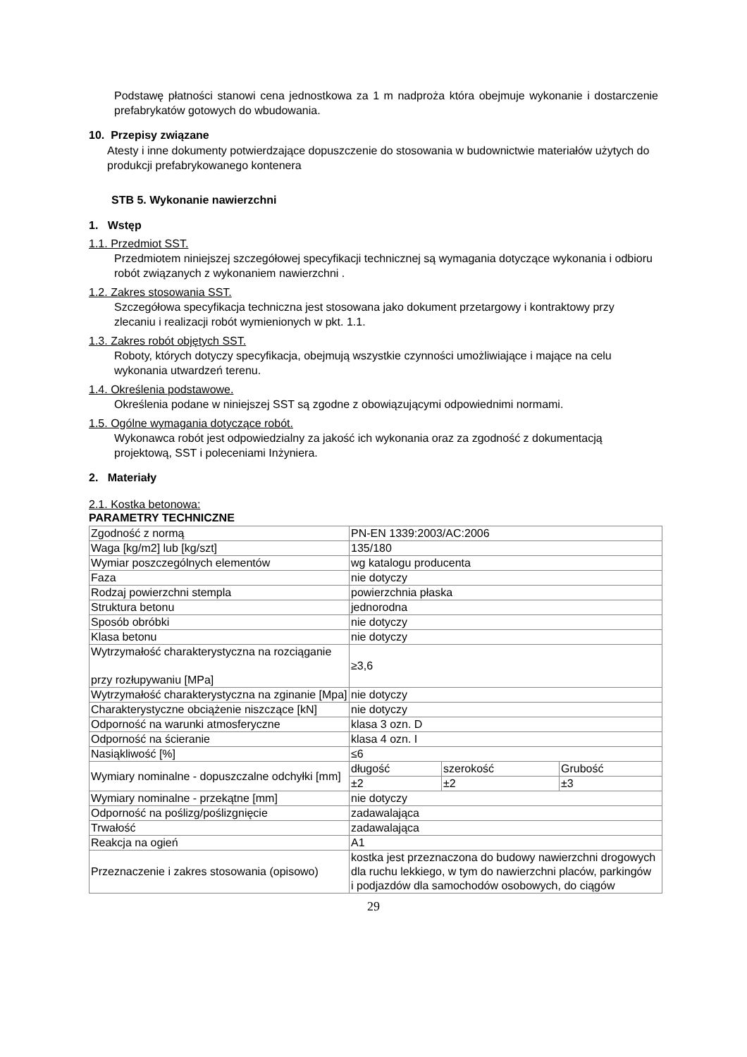Podstawę płatności stanowi cena jednostkowa za 1 m nadproża która obejmuje wykonanie i dostarczenie prefabrykatów gotowych do wbudowania.
10. Przepisy związane
Atesty i inne dokumenty potwierdzające dopuszczenie do stosowania w budownictwie materiałów użytych do produkcji prefabrykowanego kontenera
STB 5. Wykonanie nawierzchni
1. Wstęp
1.1. Przedmiot SST.
Przedmiotem niniejszej szczegółowej specyfikacji technicznej są wymagania dotyczące wykonania i odbioru robót związanych z wykonaniem nawierzchni .
1.2. Zakres stosowania SST.
Szczegółowa specyfikacja techniczna jest stosowana jako dokument przetargowy i kontraktowy przy zlecaniu i realizacji robót wymienionych w pkt. 1.1.
1.3. Zakres robót objętych SST.
Roboty, których dotyczy specyfikacja, obejmują wszystkie czynności umożliwiające i mające na celu wykonania utwardzeń terenu.
1.4. Określenia podstawowe.
Określenia podane w niniejszej SST są zgodne z obowiązującymi odpowiednimi normami.
1.5. Ogólne wymagania dotyczące robót.
Wykonawca robót jest odpowiedzialny za jakość ich wykonania oraz za zgodność z dokumentacją projektową, SST i poleceniami Inżyniera.
2. Materiały
2.1. Kostka betonowa:
PARAMETRY TECHNICZNE
| Zgodność z normą | PN-EN 1339:2003/AC:2006 | | |
| Waga [kg/m2] lub [kg/szt] | 135/180 | | |
| Wymiar poszczególnych elementów | wg katalogu producenta | | |
| Faza | nie dotyczy | | |
| Rodzaj powierzchni stempla | powierzchnia płaska | | |
| Struktura betonu | jednorodna | | |
| Sposób obróbki | nie dotyczy | | |
| Klasa betonu | nie dotyczy | | |
| Wytrzymałość charakterystyczna na rozciąganie przy rozłupywaniu [MPa] | ≥3,6 | | |
| Wytrzymałość charakterystyczna na zginanie [Mpa] | nie dotyczy | | |
| Charakterystyczne obciążenie niszczące [kN] | nie dotyczy | | |
| Odporność na warunki atmosferyczne | klasa 3 ozn. D | | |
| Odporność na ścieranie | klasa 4 ozn. I | | |
| Nasiąkliwość [%] | ≤6 | | |
| Wymiary nominalne - dopuszczalne odchyłki [mm] | długość | szerokość | Grubość |
| | ±2 | ±2 | ±3 |
| Wymiary nominalne - przekątne [mm] | nie dotyczy | | |
| Odporność na poślizg/poślizgnięcie | zadawalająca | | |
| Trwałość | zadawalająca | | |
| Reakcja na ogień | A1 | | |
| Przeznaczenie i zakres stosowania (opisowo) | kostka jest przeznaczona do budowy nawierzchni drogowych dla ruchu lekkiego, w tym do nawierzchni placów, parkingów i podjazdów dla samochodów osobowych, do ciągów | | |
29